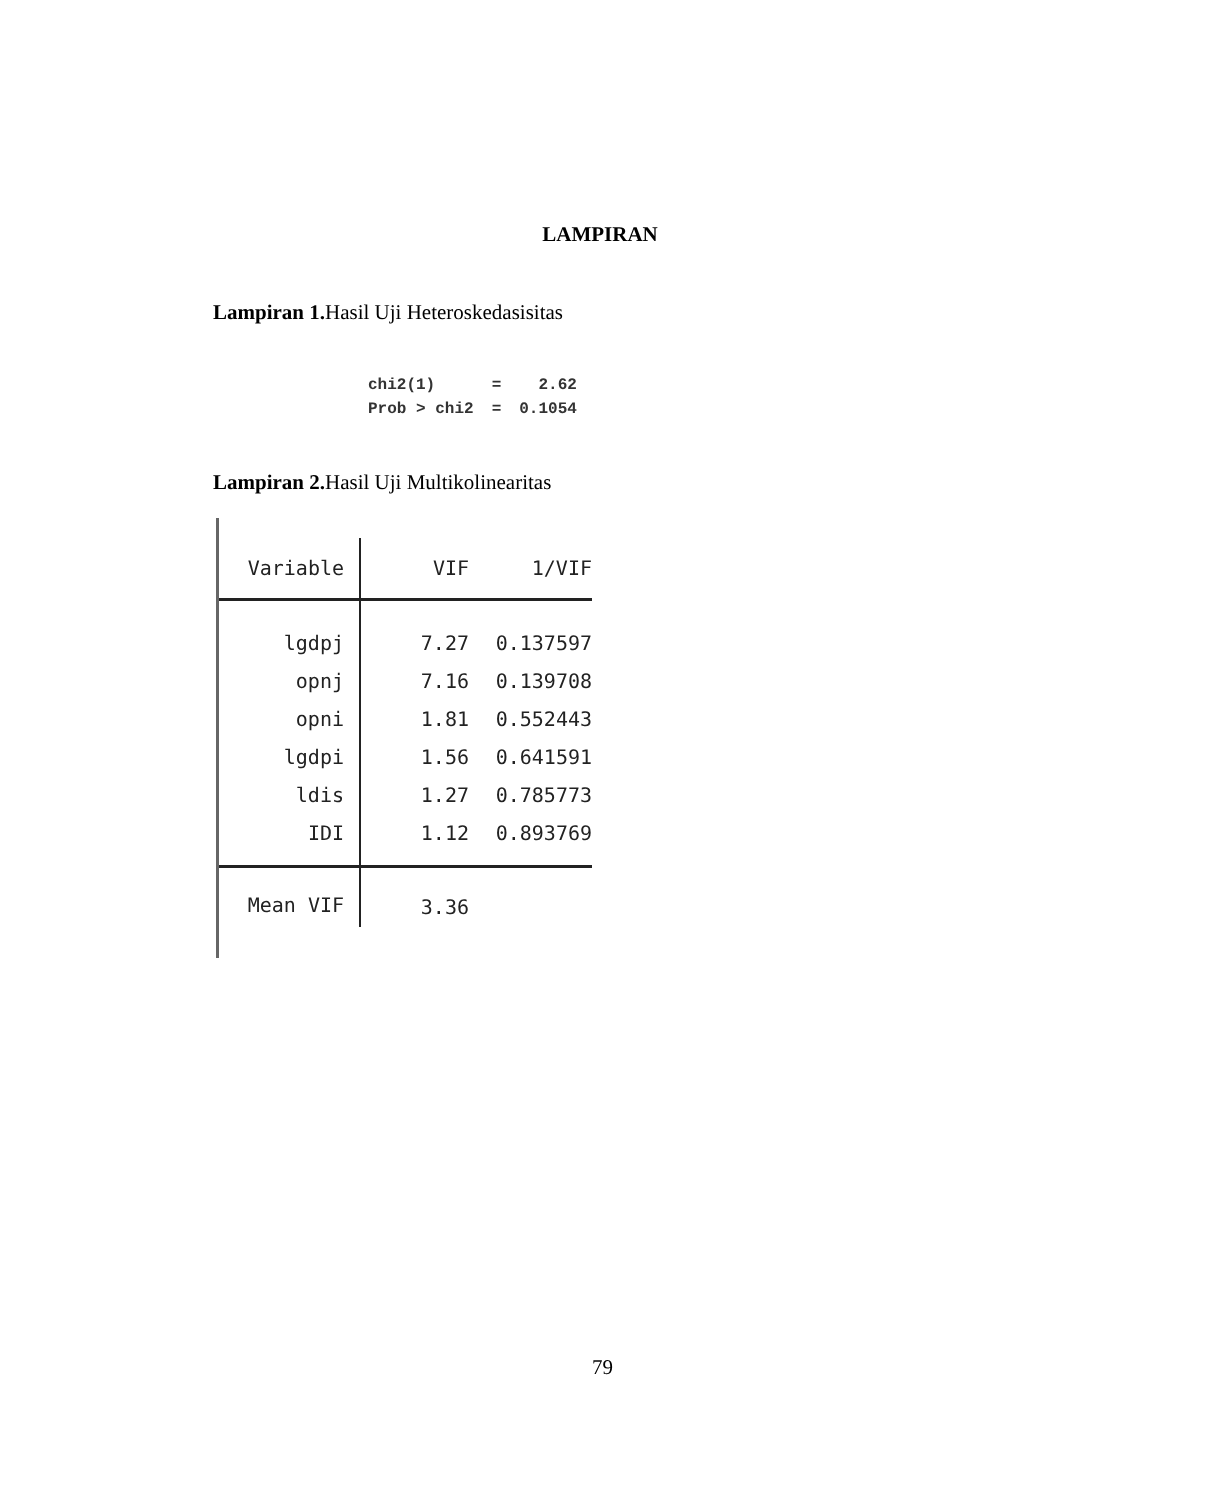LAMPIRAN
Lampiran 1. Hasil Uji Heteroskedasisitas
| chi2(1) | = | 2.62 |
| Prob > chi2 | = | 0.1054 |
Lampiran 2. Hasil Uji Multikolinearitas
| Variable | VIF | 1/VIF |
| --- | --- | --- |
| lgdpj | 7.27 | 0.137597 |
| opnj | 7.16 | 0.139708 |
| opni | 1.81 | 0.552443 |
| lgdpi | 1.56 | 0.641591 |
| ldis | 1.27 | 0.785773 |
| IDI | 1.12 | 0.893769 |
| Mean VIF | 3.36 | |
79